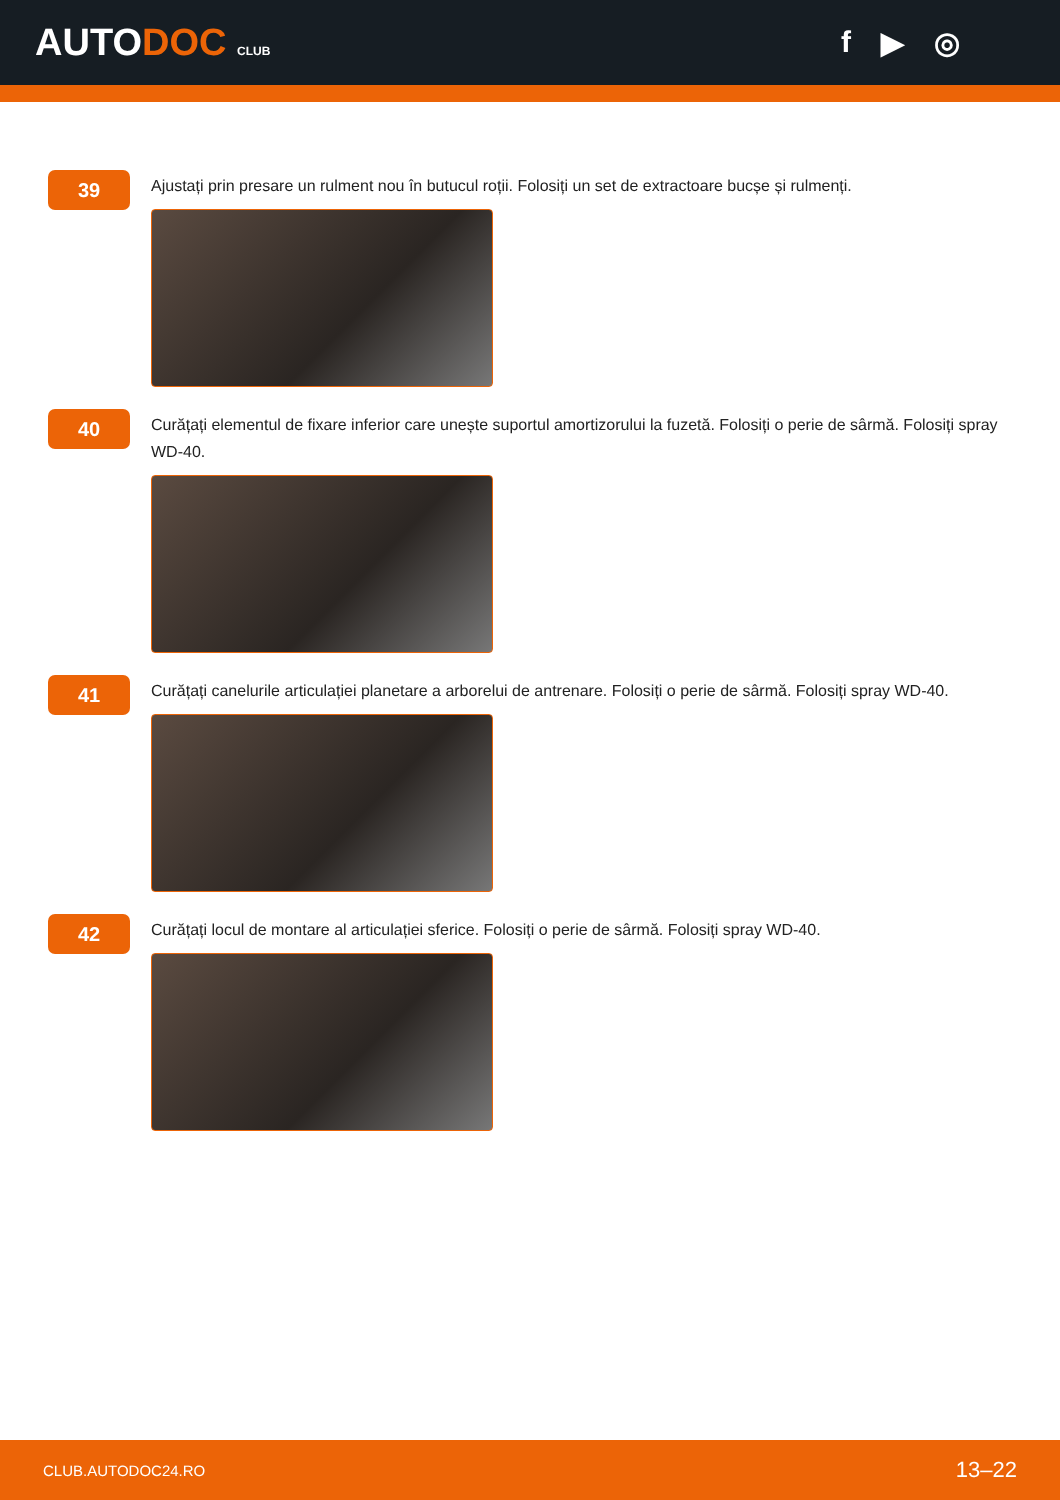AUTODOC CLUB
f ▶ ◎
39
Ajustați prin presare un rulment nou în butucul roții. Folosiți un set de extractoare bucșe și rulmenți.
40
Curățați elementul de fixare inferior care unește suportul amortizorului la fuzetă. Folosiți o perie de sârmă. Folosiți spray WD-40.
41
Curățați canelurile articulației planetare a arborelui de antrenare. Folosiți o perie de sârmă. Folosiți spray WD-40.
42
Curățați locul de montare al articulației sferice. Folosiți o perie de sârmă. Folosiți spray WD-40.
CLUB.AUTODOC24.RO 13–22